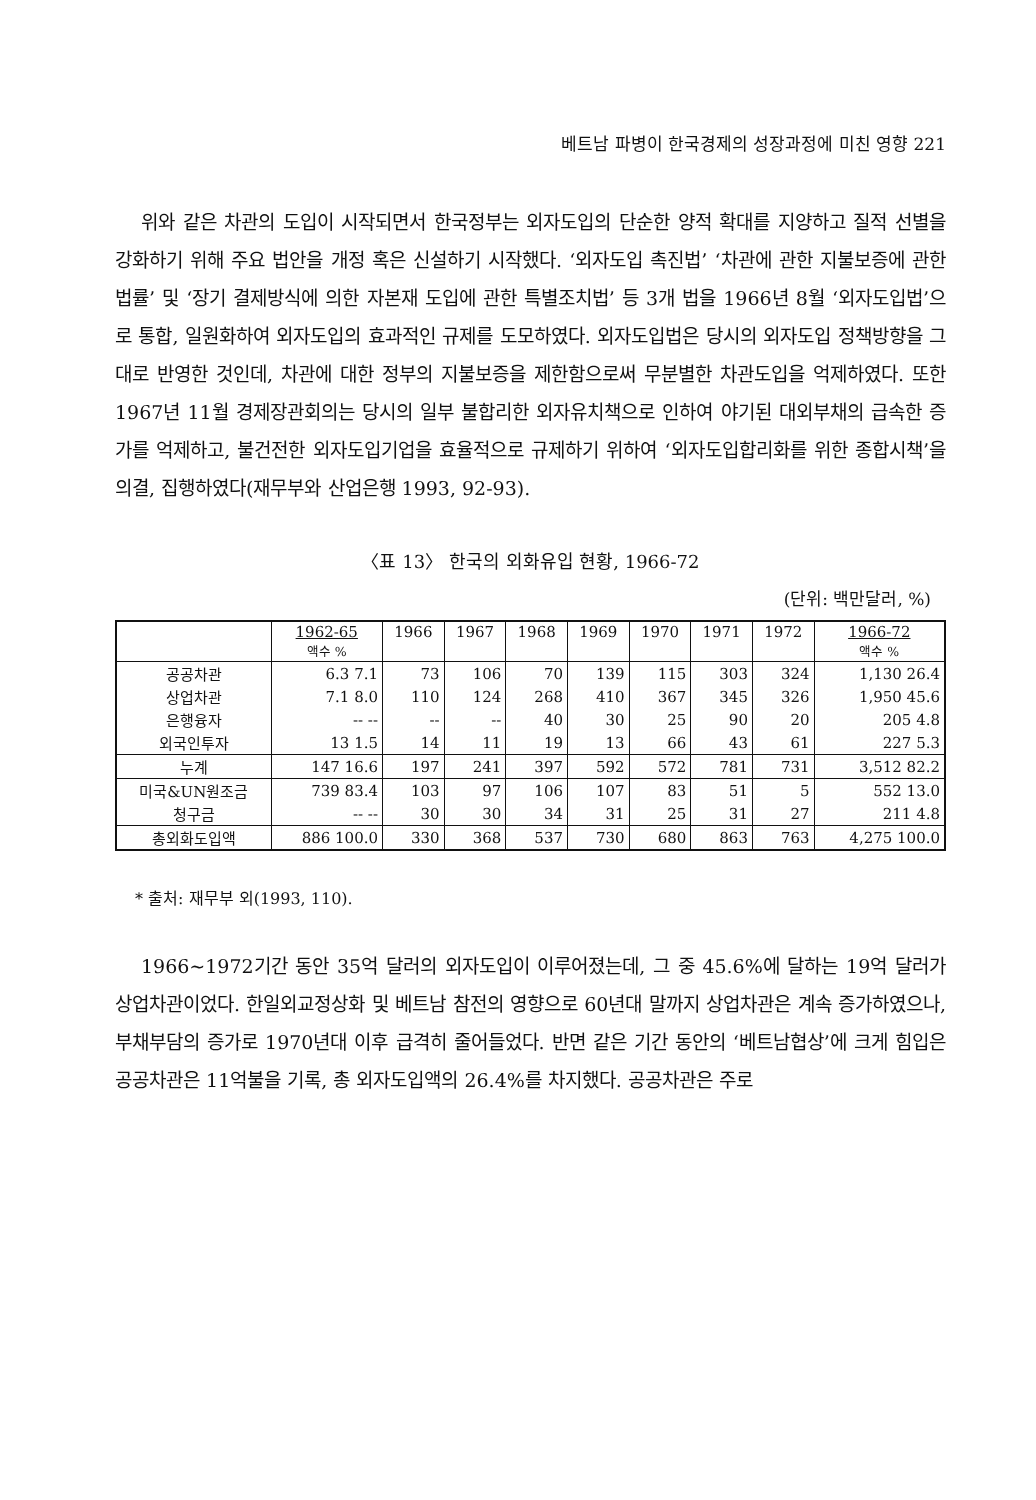베트남 파병이 한국경제의 성장과정에 미친 영향 221
위와 같은 차관의 도입이 시작되면서 한국정부는 외자도입의 단순한 양적 확대를 지양하고 질적 선별을 강화하기 위해 주요 법안을 개정 혹은 신설하기 시작했다. ‘외자도입 촉진법’ ‘차관에 관한 지불보증에 관한 법률’ 및 ‘장기 결제방식에 의한 자본재 도입에 관한 특별조치법’ 등 3개 법을 1966년 8월 ‘외자도입법’으로 통합, 일원화하여 외자도입의 효과적인 규제를 도모하였다. 외자도입법은 당시의 외자도입 정책방향을 그대로 반영한 것인데, 차관에 대한 정부의 지불보증을 제한함으로써 무분별한 차관도입을 억제하였다. 또한 1967년 11월 경제장관회의는 당시의 일부 불합리한 외자유치책으로 인하여 야기된 대외부채의 급속한 증가를 억제하고, 불건전한 외자도입기업을 효율적으로 규제하기 위하여 ‘외자도입합리화를 위한 종합시책’을 의결, 집행하였다(재무부와 산업은행 1993, 92-93).
〈표 13〉 한국의 외화유입 현황, 1966-72
(단위: 백만달러, %)
| | 1962-65 액수 % | 1966 | 1967 | 1968 | 1969 | 1970 | 1971 | 1972 | 1966-72 액수 % |
| --- | --- | --- | --- | --- | --- | --- | --- | --- | --- |
| 공공차관 | 6.3 7.1 | 73 | 106 | 70 | 139 | 115 | 303 | 324 | 1,130 26.4 |
| 상업차관 | 7.1 8.0 | 110 | 124 | 268 | 410 | 367 | 345 | 326 | 1,950 45.6 |
| 은행융자 | -- -- | -- | -- | 40 | 30 | 25 | 90 | 20 | 205 4.8 |
| 외국인투자 | 13 1.5 | 14 | 11 | 19 | 13 | 66 | 43 | 61 | 227 5.3 |
| 누계 | 147 16.6 | 197 | 241 | 397 | 592 | 572 | 781 | 731 | 3,512 82.2 |
| 미국&UN원조금 | 739 83.4 | 103 | 97 | 106 | 107 | 83 | 51 | 5 | 552 13.0 |
| 청구금 | -- -- | 30 | 30 | 34 | 31 | 25 | 31 | 27 | 211 4.8 |
| 총외화도입액 | 886 100.0 | 330 | 368 | 537 | 730 | 680 | 863 | 763 | 4,275 100.0 |
* 출처: 재무부 외(1993, 110).
1966~1972기간 동안 35억 달러의 외자도입이 이루어졌는데, 그 중 45.6%에 달하는 19억 달러가 상업차관이었다. 한일외교정상화 및 베트남 참전의 영향으로 60년대 말까지 상업차관은 계속 증가하였으나, 부채부담의 증가로 1970년대 이후 급격히 줄어들었다. 반면 같은 기간 동안의 ‘베트남협상’에 크게 힘입은 공공차관은 11억불을 기록, 총 외자도입액의 26.4%를 차지했다. 공공차관은 주로